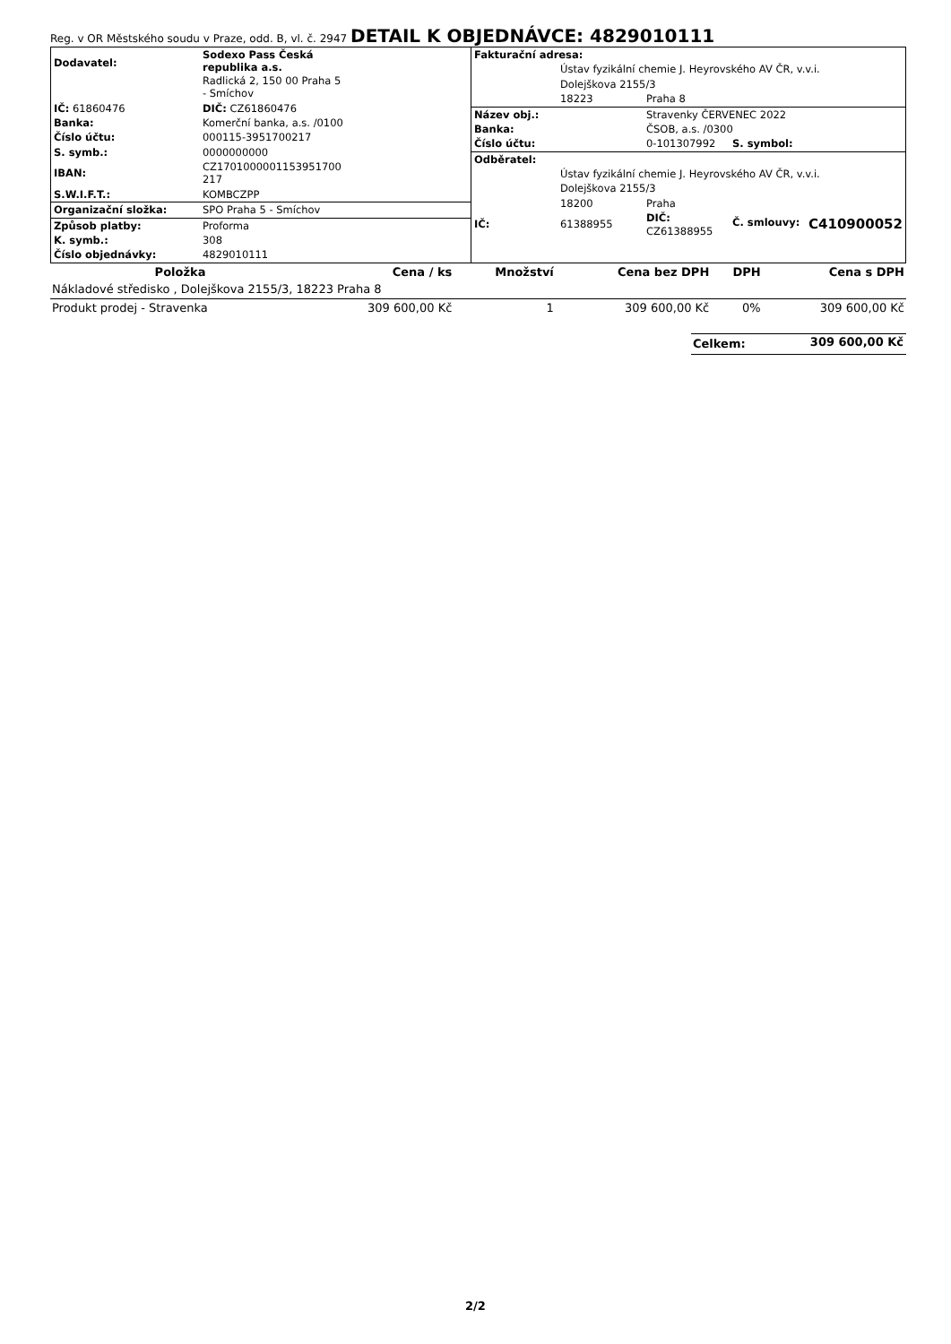Reg. v OR Městského soudu v Praze, odd. B, vl. č. 2947 DETAIL K OBJEDNÁVCE: 4829010111
| Dodavatel: | Sodexo Pass Česká republika a.s. Radlická 2, 150 00 Praha 5 - Smíchov |
| IČ: 61860476 | DIČ: CZ61860476 |
| Banka: | Komerční banka, a.s. /0100 |
| Číslo účtu: | 000115-3951700217 |
| S. symb.: | 0000000000 |
| IBAN: | CZ1701000001153951700 217 |
| S.W.I.F.T.: | KOMBCZPP |
| Organizační složka: | SPO Praha 5 - Smíchov |
| Způsob platby: | Proforma |
| K. symb.: | 308 |
| Číslo objednávky: | 4829010111 |
| Fakturační adresa: | | | |
| | Ústav fyzikální chemie J. Heyrovského AV ČR, v.v.i. | | |
| | Dolejškova 2155/3 | | |
| | 18223 | Praha 8 | |
| Název obj.: | | Stravenky ČERVENEC 2022 | |
| Banka: | | ČSOB, a.s. /0300 | |
| Číslo účtu: | | 0-101307992 | S. symbol: |
| Odběratel: | | | |
| | Ústav fyzikální chemie J. Heyrovského AV ČR, v.v.i. | | |
| | Dolejškova 2155/3 | | |
| | 18200 | Praha | |
| IČ: | 61388955 | DIČ: CZ61388955 | Č. smlouvy: C410900052 |
| Položka | Cena / ks | Množství | Cena bez DPH | DPH | Cena s DPH |
| --- | --- | --- | --- | --- | --- |
| Nákladové středisko , Dolejškova 2155/3, 18223 Praha 8 | | | | | |
| Produkt prodej - Stravenka | 309 600,00 Kč | 1 | 309 600,00 Kč | 0% | 309 600,00 Kč |
| Celkem: | 309 600,00 Kč |
2/2